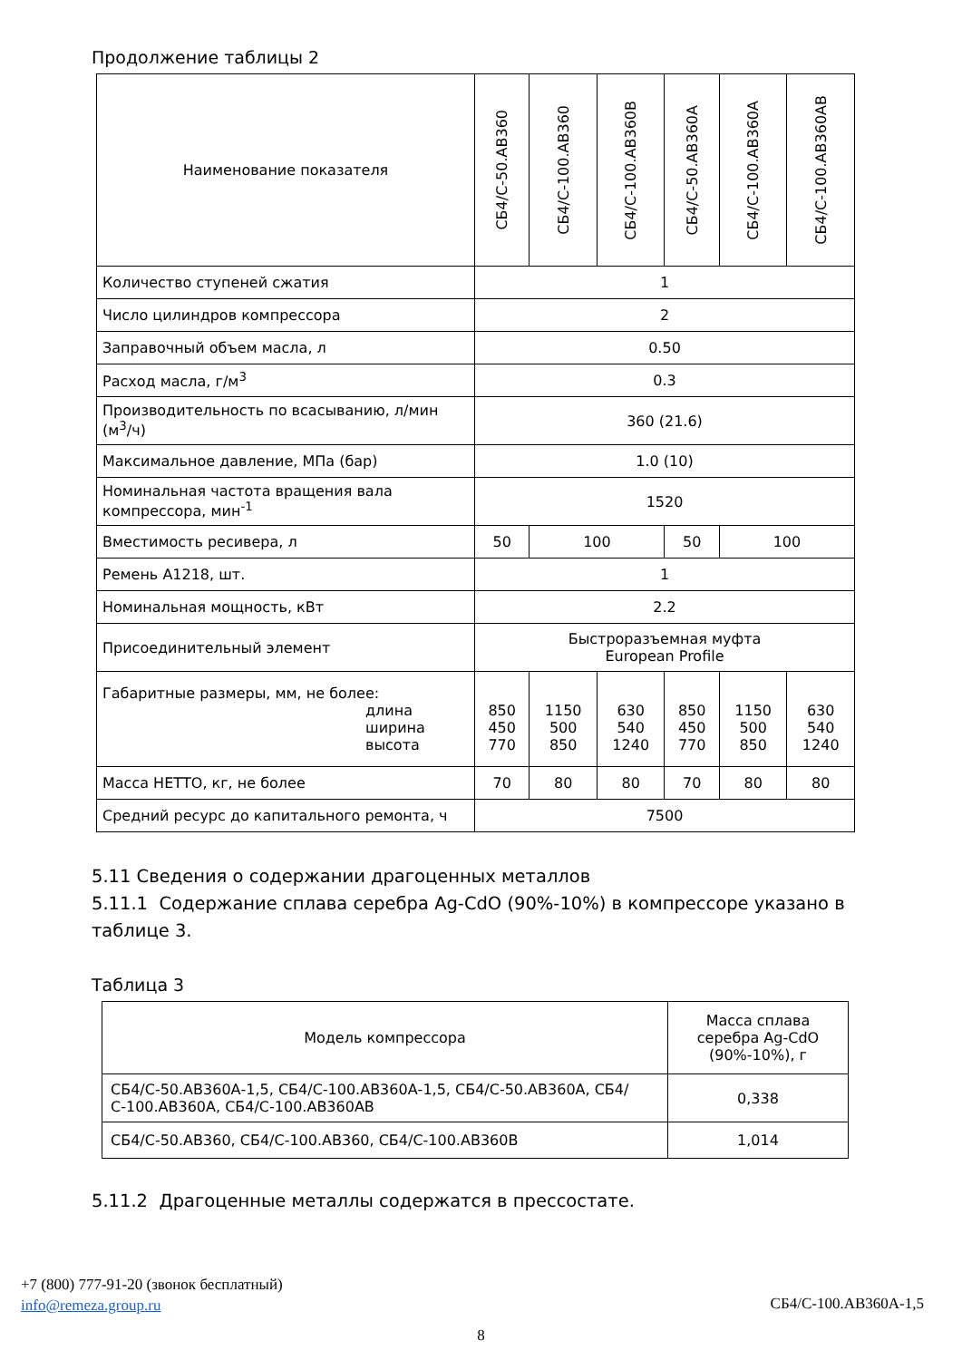Продолжение таблицы 2
| Наименование показателя | СБ4/С-50.АВ360 | СБ4/С-100.АВ360 | СБ4/С-100.АВ360В | СБ4/С-50.АВ360А | СБ4/С-100.АВ360А | СБ4/С-100.АВ360АВ |
| --- | --- | --- | --- | --- | --- | --- |
| Количество ступеней сжатия | 1 | | | | | |
| Число цилиндров компрессора | 2 | | | | | |
| Заправочный объем масла, л | 0.50 | | | | | |
| Расход масла, г/м<sup>3</sup> | 0.3 | | | | | |
| Производительность по всасыванию, л/мин (м<sup>3</sup>/ч) | 360 (21.6) | | | | | |
| Максимальное давление, МПа (бар) | 1.0 (10) | | | | | |
| Номинальная частота вращения вала компрессора, мин<sup>-1</sup> | 1520 | | | | | |
| Вместимость ресивера, л | 50 | 100 | | 50 | 100 | |
| Ремень А1218, шт. | 1 | | | | | |
| Номинальная мощность, кВт | 2.2 | | | | | |
| Присоединительный элемент | Быстроразъемная муфта European Profile | | | | | |
| Габаритные размеры, мм, не более: длина ширина высота | 850 450 770 | 1150 500 850 | 630 540 1240 | 850 450 770 | 1150 500 850 | 630 540 1240 |
| Масса НЕТТО, кг, не более | 70 | 80 | 80 | 70 | 80 | 80 |
| Средний ресурс до капитального ремонта, ч | 7500 | | | | | |
5.11 Сведения о содержании драгоценных металлов
5.11.1 Содержание сплава серебра Ag-CdO (90%-10%) в компрессоре указано в таблице 3.
Таблица 3
| Модель компрессора | Масса сплава серебра Ag-CdO (90%-10%), г |
| --- | --- |
| СБ4/С-50.АВ360А-1,5, СБ4/С-100.АВ360А-1,5, СБ4/С-50.АВ360А, СБ4/С-100.АВ360А, СБ4/С-100.АВ360АВ | 0,338 |
| СБ4/С-50.АВ360, СБ4/С-100.АВ360, СБ4/С-100.АВ360В | 1,014 |
5.11.2 Драгоценные металлы содержатся в прессостате.
+7 (800) 777-91-20 (звонок бесплатный)
info@remeza.group.ru
СБ4/С-100.АВ360А-1,5
8